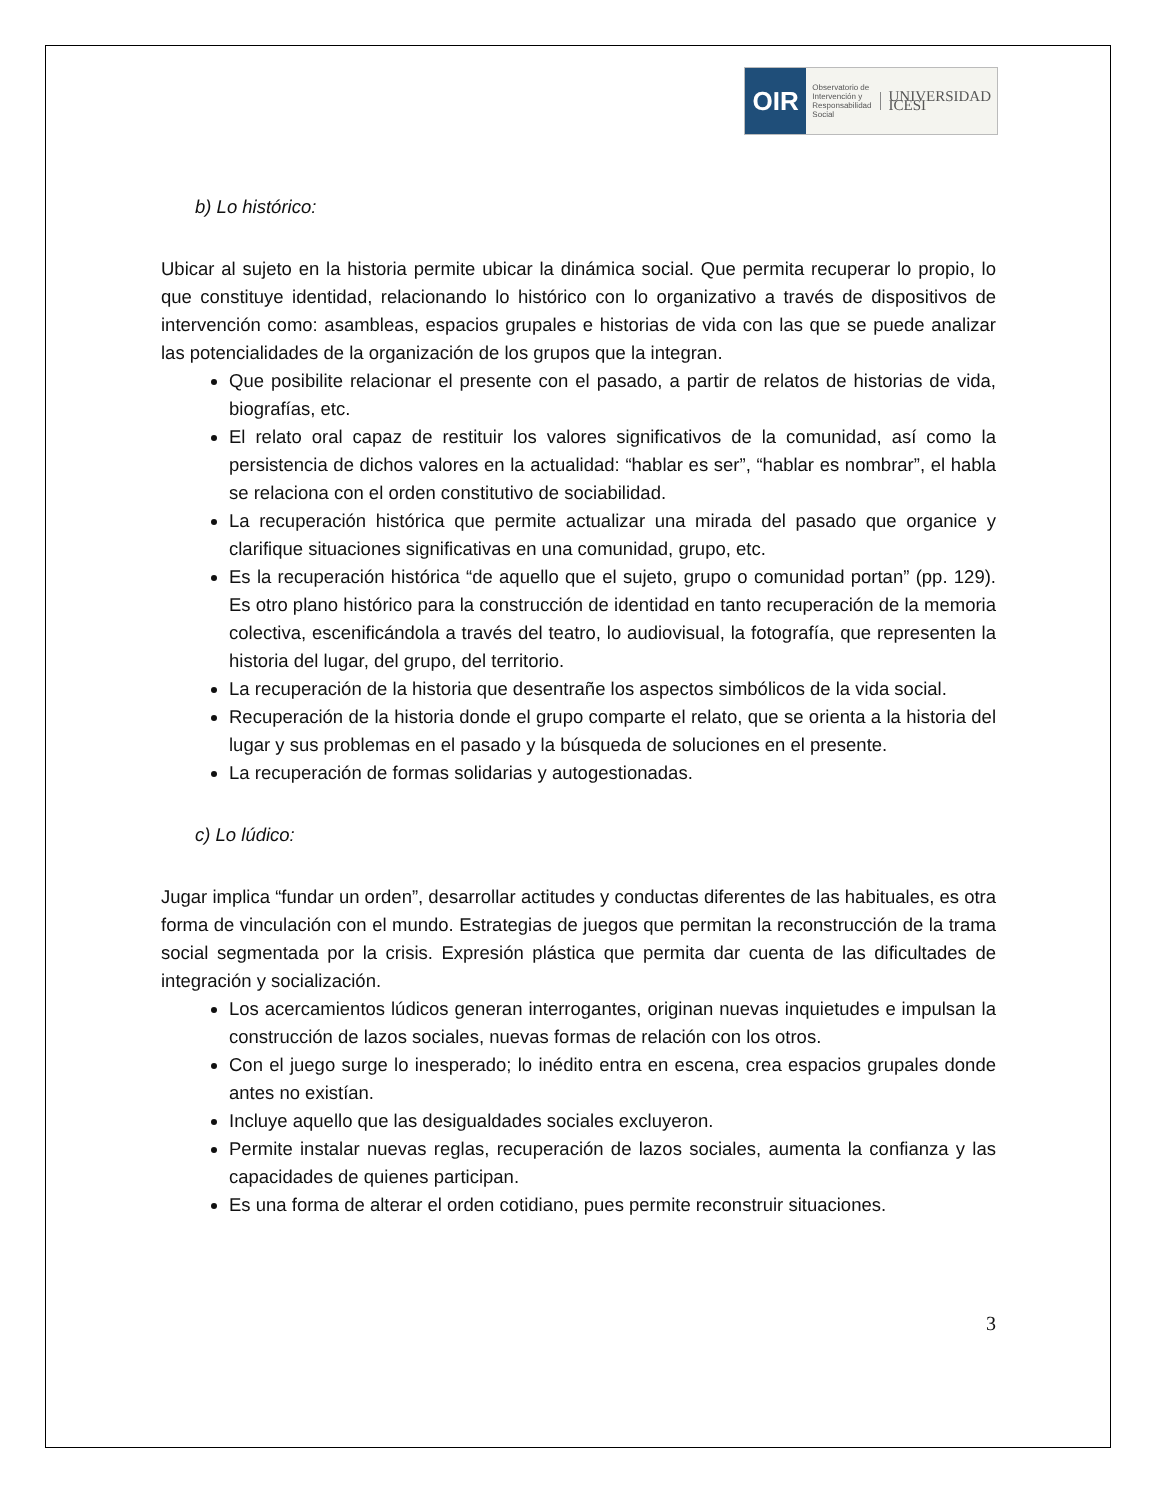OIR
Observatorio de
Intervención y
Responsabilidad
Social UNIVERSIDAD ICESI
b) Lo histórico:
Ubicar al sujeto en la historia permite ubicar la dinámica social. Que permita recuperar lo propio, lo que constituye identidad, relacionando lo histórico con lo organizativo a través de dispositivos de intervención como: asambleas, espacios grupales e historias de vida con las que se puede analizar las potencialidades de la organización de los grupos que la integran.
Que posibilite relacionar el presente con el pasado, a partir de relatos de historias de vida, biografías, etc.
El relato oral capaz de restituir los valores significativos de la comunidad, así como la persistencia de dichos valores en la actualidad: “hablar es ser”, “hablar es nombrar”, el habla se relaciona con el orden constitutivo de sociabilidad.
La recuperación histórica que permite actualizar una mirada del pasado que organice y clarifique situaciones significativas en una comunidad, grupo, etc.
Es la recuperación histórica “de aquello que el sujeto, grupo o comunidad portan” (pp. 129). Es otro plano histórico para la construcción de identidad en tanto recuperación de la memoria colectiva, escenificándola a través del teatro, lo audiovisual, la fotografía, que representen la historia del lugar, del grupo, del territorio.
La recuperación de la historia que desentrañe los aspectos simbólicos de la vida social.
Recuperación de la historia donde el grupo comparte el relato, que se orienta a la historia del lugar y sus problemas en el pasado y la búsqueda de soluciones en el presente.
La recuperación de formas solidarias y autogestionadas.
c) Lo lúdico:
Jugar implica “fundar un orden”, desarrollar actitudes y conductas diferentes de las habituales, es otra forma de vinculación con el mundo. Estrategias de juegos que permitan la reconstrucción de la trama social segmentada por la crisis. Expresión plástica que permita dar cuenta de las dificultades de integración y socialización.
Los acercamientos lúdicos generan interrogantes, originan nuevas inquietudes e impulsan la construcción de lazos sociales, nuevas formas de relación con los otros.
Con el juego surge lo inesperado; lo inédito entra en escena, crea espacios grupales donde antes no existían.
Incluye aquello que las desigualdades sociales excluyeron.
Permite instalar nuevas reglas, recuperación de lazos sociales, aumenta la confianza y las capacidades de quienes participan.
Es una forma de alterar el orden cotidiano, pues permite reconstruir situaciones.
3